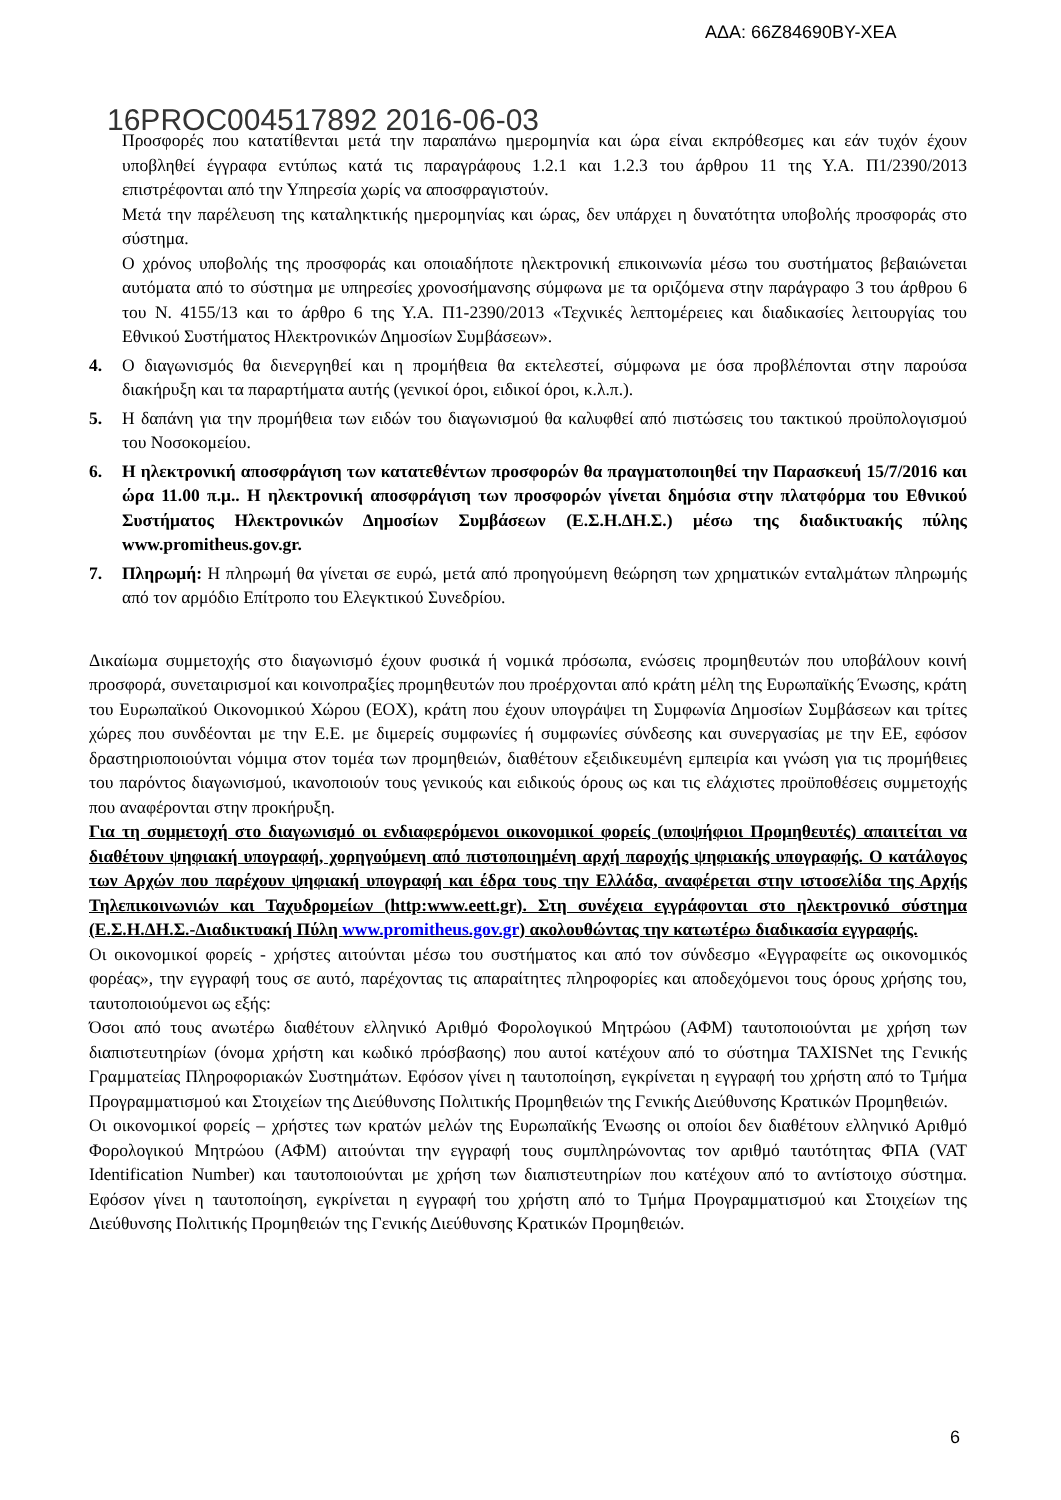ΑΔΑ: 66Ζ84690ΒΥ-ΧΕΑ
16PROC004517892 2016-06-03
Προσφορές που κατατίθενται μετά την παραπάνω ημερομηνία και ώρα είναι εκπρόθεσμες και εάν τυχόν έχουν υποβληθεί έγγραφα εντύπως κατά τις παραγράφους 1.2.1 και 1.2.3 του άρθρου 11 της Υ.Α. Π1/2390/2013 επιστρέφονται από την Υπηρεσία χωρίς να αποσφραγιστούν.
Μετά την παρέλευση της καταληκτικής ημερομηνίας και ώρας, δεν υπάρχει η δυνατότητα υποβολής προσφοράς στο σύστημα.
Ο χρόνος υποβολής της προσφοράς και οποιαδήποτε ηλεκτρονική επικοινωνία μέσω του συστήματος βεβαιώνεται αυτόματα από το σύστημα με υπηρεσίες χρονοσήμανσης σύμφωνα με τα οριζόμενα στην παράγραφο 3 του άρθρου 6 του Ν. 4155/13 και το άρθρο 6 της Υ.Α. Π1-2390/2013 «Τεχνικές λεπτομέρειες και διαδικασίες λειτουργίας του Εθνικού Συστήματος Ηλεκτρονικών Δημοσίων Συμβάσεων».
4. Ο διαγωνισμός θα διενεργηθεί και η προμήθεια θα εκτελεστεί, σύμφωνα με όσα προβλέπονται στην παρούσα διακήρυξη και τα παραρτήματα αυτής (γενικοί όροι, ειδικοί όροι, κ.λ.π.).
5. Η δαπάνη για την προμήθεια των ειδών του διαγωνισμού θα καλυφθεί από πιστώσεις του τακτικού προϋπολογισμού του Νοσοκομείου.
6. Η ηλεκτρονική αποσφράγιση των κατατεθέντων προσφορών θα πραγματοποιηθεί την Παρασκευή 15/7/2016 και ώρα 11.00 π.μ.. Η ηλεκτρονική αποσφράγιση των προσφορών γίνεται δημόσια στην πλατφόρμα του Εθνικού Συστήματος Ηλεκτρονικών Δημοσίων Συμβάσεων (Ε.Σ.Η.ΔΗ.Σ.) μέσω της διαδικτυακής πύλης www.promitheus.gov.gr.
7. Πληρωμή: Η πληρωμή θα γίνεται σε ευρώ, μετά από προηγούμενη θεώρηση των χρηματικών ενταλμάτων πληρωμής από τον αρμόδιο Επίτροπο του Ελεγκτικού Συνεδρίου.
Δικαίωμα συμμετοχής στο διαγωνισμό έχουν φυσικά ή νομικά πρόσωπα, ενώσεις προμηθευτών που υποβάλουν κοινή προσφορά, συνεταιρισμοί και κοινοπραξίες προμηθευτών που προέρχονται από κράτη μέλη της Ευρωπαϊκής Ένωσης, κράτη του Ευρωπαϊκού Οικονομικού Χώρου (ΕΟΧ), κράτη που έχουν υπογράψει τη Συμφωνία Δημοσίων Συμβάσεων και τρίτες χώρες που συνδέονται με την Ε.Ε. με διμερείς συμφωνίες ή συμφωνίες σύνδεσης και συνεργασίας με την ΕΕ, εφόσον δραστηριοποιούνται νόμιμα στον τομέα των προμηθειών, διαθέτουν εξειδικευμένη εμπειρία και γνώση για τις προμήθειες του παρόντος διαγωνισμού, ικανοποιούν τους γενικούς και ειδικούς όρους ως και τις ελάχιστες προϋποθέσεις συμμετοχής που αναφέρονται στην προκήρυξη.
Για τη συμμετοχή στο διαγωνισμό οι ενδιαφερόμενοι οικονομικοί φορείς (υποψήφιοι Προμηθευτές) απαιτείται να διαθέτουν ψηφιακή υπογραφή, χορηγούμενη από πιστοποιημένη αρχή παροχής ψηφιακής υπογραφής. Ο κατάλογος των Αρχών που παρέχουν ψηφιακή υπογραφή και έδρα τους την Ελλάδα, αναφέρεται στην ιστοσελίδα της Αρχής Τηλεπικοινωνιών και Ταχυδρομείων (http:www.eett.gr). Στη συνέχεια εγγράφονται στο ηλεκτρονικό σύστημα (Ε.Σ.Η.ΔΗ.Σ.-Διαδικτυακή Πύλη www.promitheus.gov.gr) ακολουθώντας την κατωτέρω διαδικασία εγγραφής.
Οι οικονομικοί φορείς - χρήστες αιτούνται μέσω του συστήματος και από τον σύνδεσμο «Εγγραφείτε ως οικονομικός φορέας», την εγγραφή τους σε αυτό, παρέχοντας τις απαραίτητες πληροφορίες και αποδεχόμενοι τους όρους χρήσης του, ταυτοποιούμενοι ως εξής:
Όσοι από τους ανωτέρω διαθέτουν ελληνικό Αριθμό Φορολογικού Μητρώου (ΑΦΜ) ταυτοποιούνται με χρήση των διαπιστευτηρίων (όνομα χρήστη και κωδικό πρόσβασης) που αυτοί κατέχουν από το σύστημα TAXISNet της Γενικής Γραμματείας Πληροφοριακών Συστημάτων. Εφόσον γίνει η ταυτοποίηση, εγκρίνεται η εγγραφή του χρήστη από το Τμήμα Προγραμματισμού και Στοιχείων της Διεύθυνσης Πολιτικής Προμηθειών της Γενικής Διεύθυνσης Κρατικών Προμηθειών.
Οι οικονομικοί φορείς – χρήστες των κρατών μελών της Ευρωπαϊκής Ένωσης οι οποίοι δεν διαθέτουν ελληνικό Αριθμό Φορολογικού Μητρώου (ΑΦΜ) αιτούνται την εγγραφή τους συμπληρώνοντας τον αριθμό ταυτότητας ΦΠΑ (VAT Identification Number) και ταυτοποιούνται με χρήση των διαπιστευτηρίων που κατέχουν από το αντίστοιχο σύστημα. Εφόσον γίνει η ταυτοποίηση, εγκρίνεται η εγγραφή του χρήστη από το Τμήμα Προγραμματισμού και Στοιχείων της Διεύθυνσης Πολιτικής Προμηθειών της Γενικής Διεύθυνσης Κρατικών Προμηθειών.
6